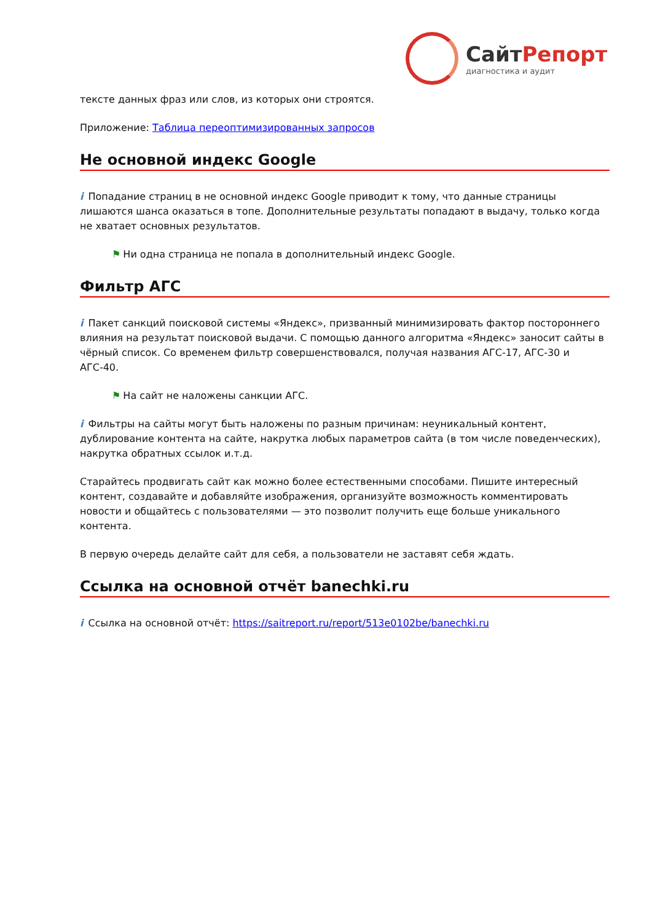СайтРепорт
диагностика и аудит
тексте данных фраз или слов, из которых они строятся.
Приложение: Таблица переоптимизированных запросов
Не основной индекс Google
i Попадание страниц в не основной индекс Google приводит к тому, что данные страницы лишаются шанса оказаться в топе. Дополнительные результаты попадают в выдачу, только когда не хватает основных результатов.
⚑ Ни одна страница не попала в дополнительный индекс Google.
Фильтр АГС
i Пакет санкций поисковой системы «Яндекс», призванный минимизировать фактор постороннего влияния на результат поисковой выдачи. С помощью данного алгоритма «Яндекс» заносит сайты в чёрный список. Со временем фильтр совершенствовался, получая названия АГС-17, АГС-30 и АГС-40.
⚑ На сайт не наложены санкции АГС.
i Фильтры на сайты могут быть наложены по разным причинам: неуникальный контент, дублирование контента на сайте, накрутка любых параметров сайта (в том числе поведенческих), накрутка обратных ссылок и.т.д.
Старайтесь продвигать сайт как можно более естественными способами. Пишите интересный контент, создавайте и добавляйте изображения, организуйте возможность комментировать новости и общайтесь с пользователями — это позволит получить еще больше уникального контента.
В первую очередь делайте сайт для себя, а пользователи не заставят себя ждать.
Ссылка на основной отчёт banechki.ru
i Ссылка на основной отчёт: https://saitreport.ru/report/513e0102be/banechki.ru